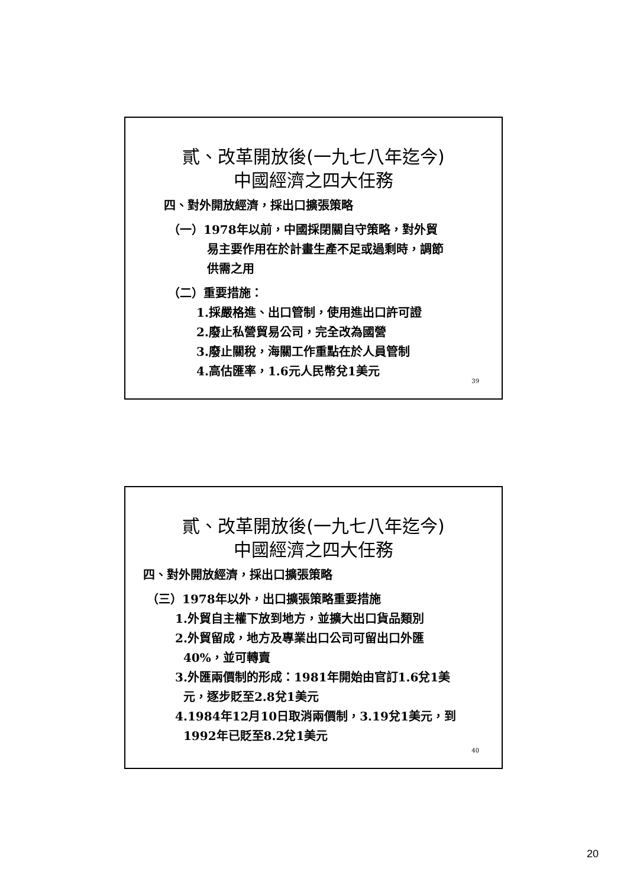貳、改革開放後(一九七八年迄今)
中國經濟之四大任務
四、對外開放經濟，採出口擴張策略
（一）1978年以前，中國採閉關自守策略，對外貿
易主要作用在於計畫生產不足或過剩時，調節
供需之用
（二）重要措施：
1.採嚴格進、出口管制，使用進出口許可證
2.廢止私營貿易公司，完全改為國營
3.廢止關稅，海關工作重點在於人員管制
4.高估匯率，1.6元人民幣兌1美元
39
貳、改革開放後(一九七八年迄今)
中國經濟之四大任務
四、對外開放經濟，採出口擴張策略
（三）1978年以外，出口擴張策略重要措施
1.外貿自主權下放到地方，並擴大出口貨品類別
2.外貿留成，地方及專業出口公司可留出口外匯
40%，並可轉賣
3.外匯兩價制的形成：1981年開始由官訂1.6兌1美
元，逐步貶至2.8兌1美元
4.1984年12月10日取消兩價制，3.19兌1美元，到
1992年已貶至8.2兌1美元
40
20